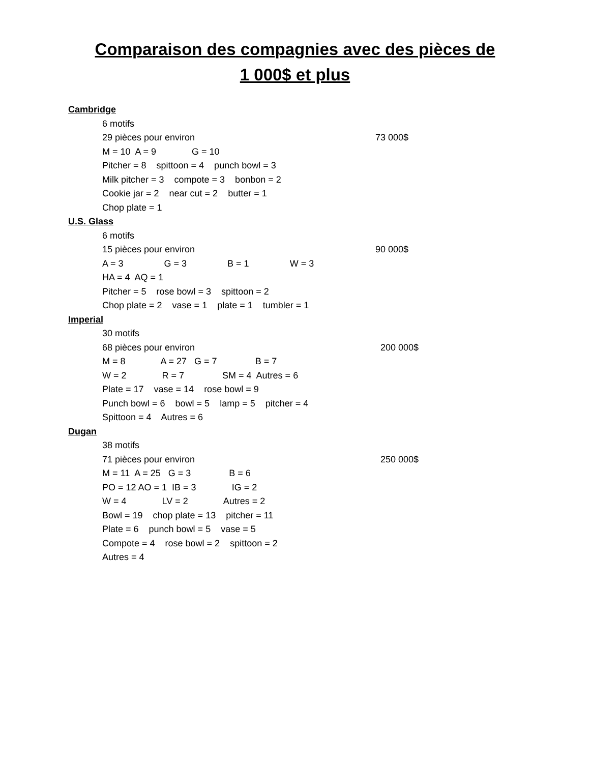Comparaison des compagnies avec des pièces de
1 000$ et plus
Cambridge
6 motifs
29 pièces pour environ 73 000$
M = 10 A = 9 G = 10
Pitcher = 8 spittoon = 4 punch bowl = 3
Milk pitcher = 3 compote = 3 bonbon = 2
Cookie jar = 2 near cut = 2 butter = 1
Chop plate = 1
U.S. Glass
6 motifs
15 pièces pour environ 90 000$
A = 3 G = 3 B = 1 W = 3
HA = 4 AQ = 1
Pitcher = 5 rose bowl = 3 spittoon = 2
Chop plate = 2 vase = 1 plate = 1 tumbler = 1
Imperial
30 motifs
68 pièces pour environ 200 000$
M = 8 A = 27 G = 7 B = 7
W = 2 R = 7 SM = 4 Autres = 6
Plate = 17 vase = 14 rose bowl = 9
Punch bowl = 6 bowl = 5 lamp = 5 pitcher = 4
Spittoon = 4 Autres = 6
Dugan
38 motifs
71 pièces pour environ 250 000$
M = 11 A = 25 G = 3 B = 6
PO = 12 AO = 1 IB = 3 IG = 2
W = 4 LV = 2 Autres = 2
Bowl = 19 chop plate = 13 pitcher = 11
Plate = 6 punch bowl = 5 vase = 5
Compote = 4 rose bowl = 2 spittoon = 2
Autres = 4